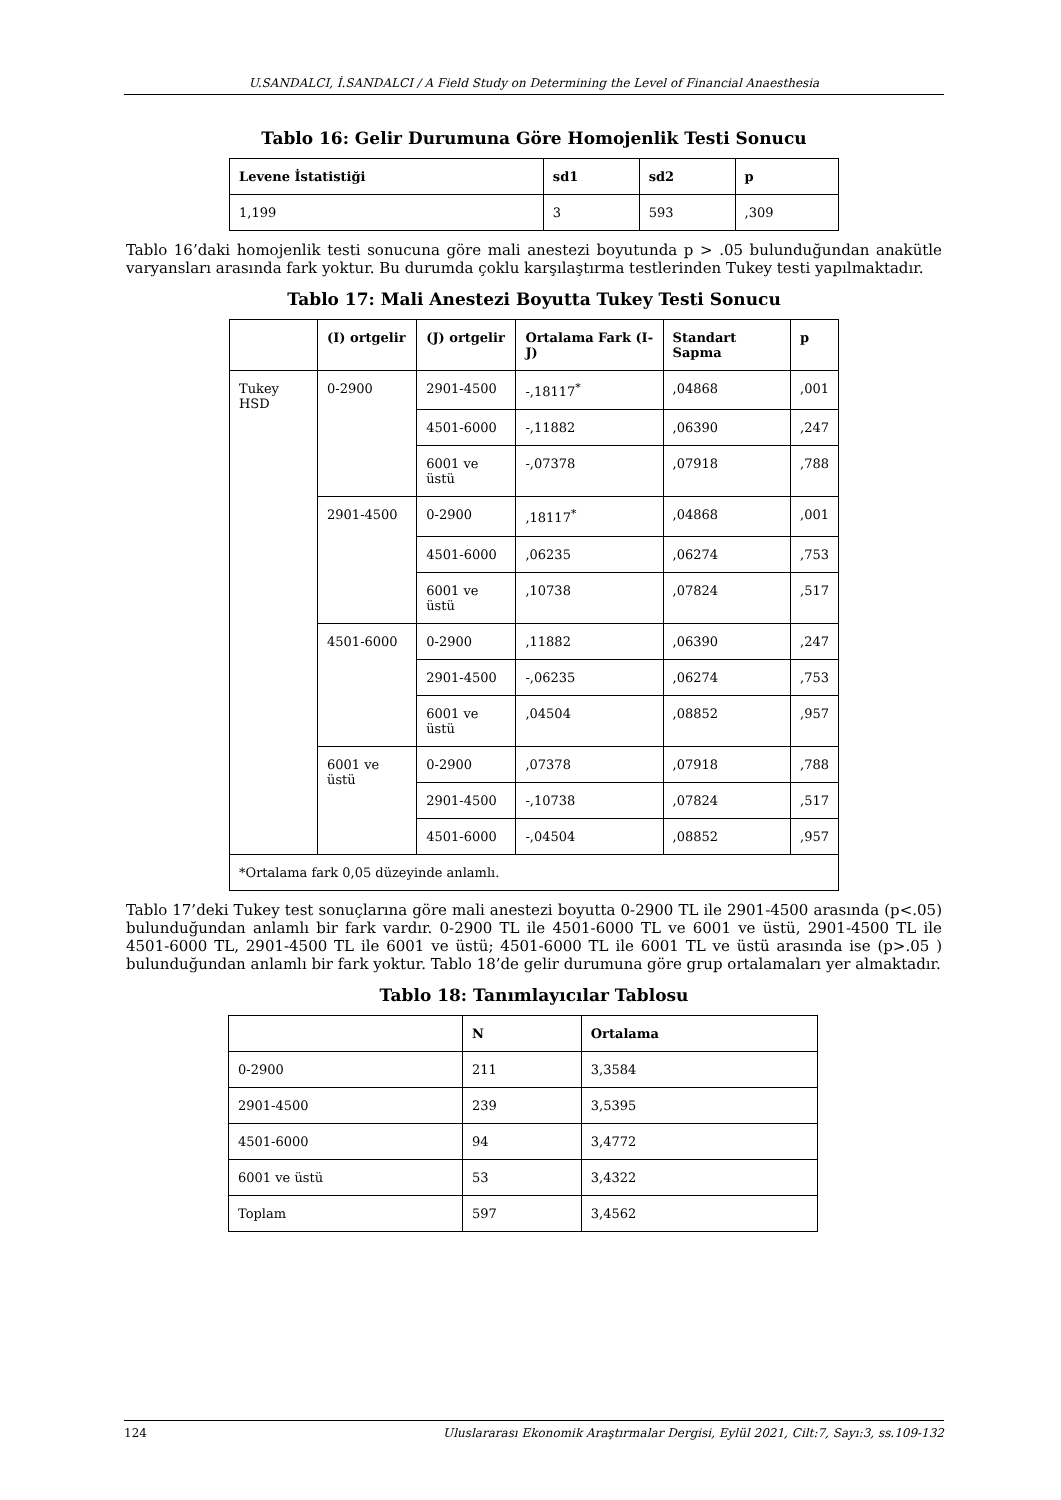U.SANDALCI, İ.SANDALCI / A Field Study on Determining the Level of Financial Anaesthesia
Tablo 16: Gelir Durumuna Göre Homojenlik Testi Sonucu
| Levene İstatistiği | sd1 | sd2 | p |
| --- | --- | --- | --- |
| 1,199 | 3 | 593 | ,309 |
Tablo 16’daki homojenlik testi sonucuna göre mali anestezi boyutunda p > .05 bulunduğundan anakütle varyansları arasında fark yoktur. Bu durumda çoklu karşılaştırma testlerinden Tukey testi yapılmaktadır.
Tablo 17: Mali Anestezi Boyutta Tukey Testi Sonucu
| | (I) ortgelir | (J) ortgelir | Ortalama Fark (I-J) | Standart Sapma | p |
| --- | --- | --- | --- | --- | --- |
| Tukey HSD | 0-2900 | 2901-4500 | -,18117<sup>*</sup> | ,04868 | ,001 |
| | | 4501-6000 | -,11882 | ,06390 | ,247 |
| | | 6001 ve üstü | -,07378 | ,07918 | ,788 |
| | 2901-4500 | 0-2900 | ,18117<sup>*</sup> | ,04868 | ,001 |
| | | 4501-6000 | ,06235 | ,06274 | ,753 |
| | | 6001 ve üstü | ,10738 | ,07824 | ,517 |
| | 4501-6000 | 0-2900 | ,11882 | ,06390 | ,247 |
| | | 2901-4500 | -,06235 | ,06274 | ,753 |
| | | 6001 ve üstü | ,04504 | ,08852 | ,957 |
| | 6001 ve üstü | 0-2900 | ,07378 | ,07918 | ,788 |
| | | 2901-4500 | -,10738 | ,07824 | ,517 |
| | | 4501-6000 | -,04504 | ,08852 | ,957 |
| *Ortalama fark 0,05 düzeyinde anlamlı. | | | | | |
Tablo 17’deki Tukey test sonuçlarına göre mali anestezi boyutta 0-2900 TL ile 2901-4500 arasında (p<.05) bulunduğundan anlamlı bir fark vardır. 0-2900 TL ile 4501-6000 TL ve 6001 ve üstü, 2901-4500 TL ile 4501-6000 TL, 2901-4500 TL ile 6001 ve üstü; 4501-6000 TL ile 6001 TL ve üstü arasında ise (p>.05 ) bulunduğundan anlamlı bir fark yoktur. Tablo 18’de gelir durumuna göre grup ortalamaları yer almaktadır.
Tablo 18: Tanımlayıcılar Tablosu
| | N | Ortalama |
| --- | --- | --- |
| 0-2900 | 211 | 3,3584 |
| 2901-4500 | 239 | 3,5395 |
| 4501-6000 | 94 | 3,4772 |
| 6001 ve üstü | 53 | 3,4322 |
| Toplam | 597 | 3,4562 |
124 Uluslararası Ekonomik Araştırmalar Dergisi, Eylül 2021, Cilt:7, Sayı:3, ss.109-132